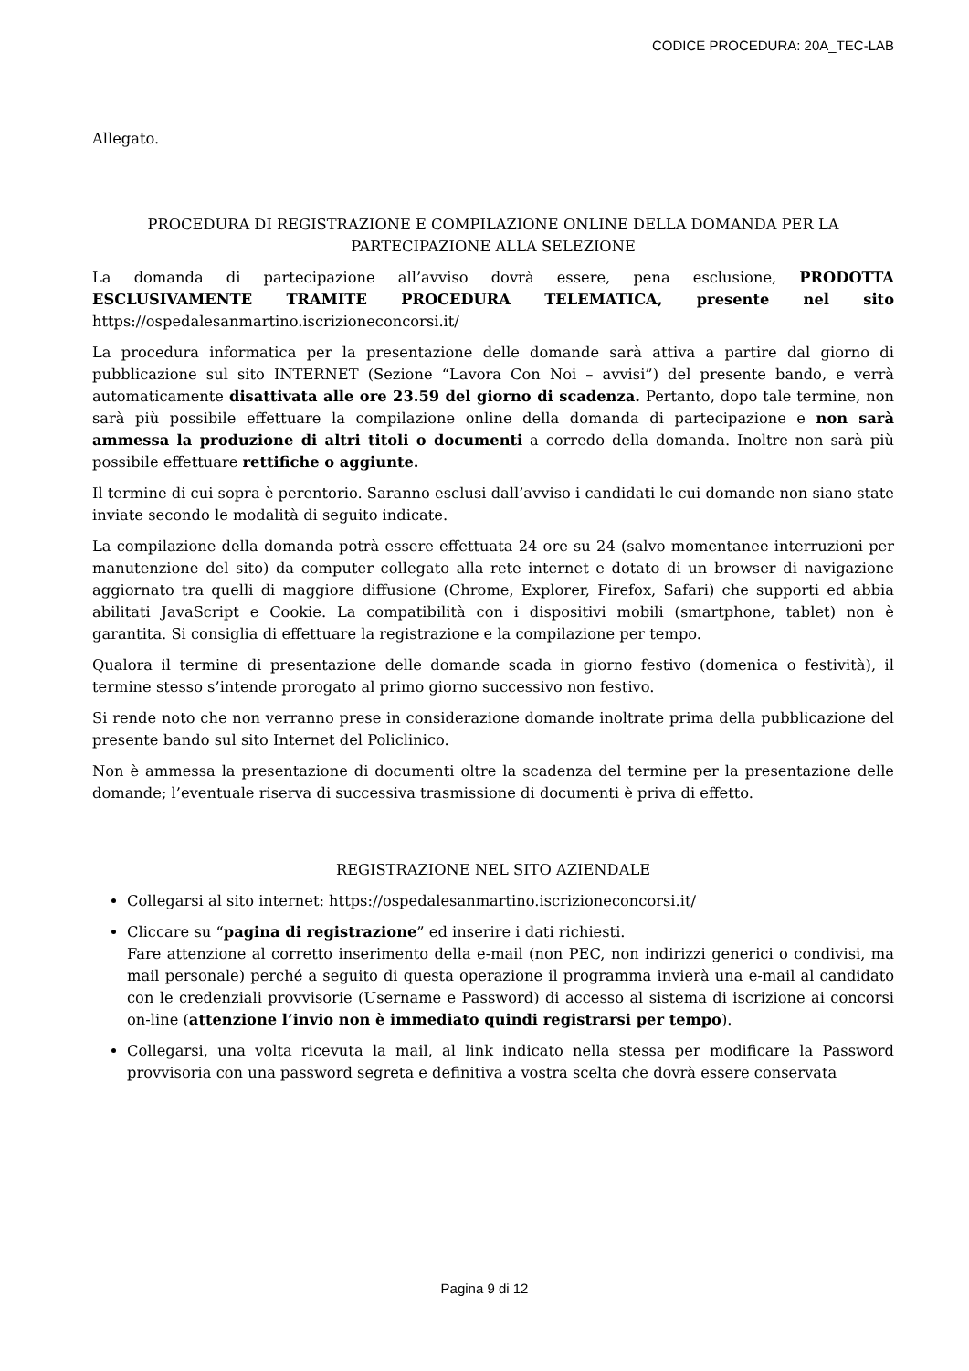CODICE PROCEDURA: 20A_TEC-LAB
Allegato.
PROCEDURA DI REGISTRAZIONE E COMPILAZIONE ONLINE DELLA DOMANDA PER LA PARTECIPAZIONE ALLA SELEZIONE
La domanda di partecipazione all’avviso dovrà essere, pena esclusione, PRODOTTA ESCLUSIVAMENTE TRAMITE PROCEDURA TELEMATICA, presente nel sito https://ospedalesanmartino.iscrizioneconcorsi.it/
La procedura informatica per la presentazione delle domande sarà attiva a partire dal giorno di pubblicazione sul sito INTERNET (Sezione “Lavora Con Noi – avvisi”) del presente bando, e verrà automaticamente disattivata alle ore 23.59 del giorno di scadenza. Pertanto, dopo tale termine, non sarà più possibile effettuare la compilazione online della domanda di partecipazione e non sarà ammessa la produzione di altri titoli o documenti a corredo della domanda. Inoltre non sarà più possibile effettuare rettifiche o aggiunte.
Il termine di cui sopra è perentorio. Saranno esclusi dall’avviso i candidati le cui domande non siano state inviate secondo le modalità di seguito indicate.
La compilazione della domanda potrà essere effettuata 24 ore su 24 (salvo momentanee interruzioni per manutenzione del sito) da computer collegato alla rete internet e dotato di un browser di navigazione aggiornato tra quelli di maggiore diffusione (Chrome, Explorer, Firefox, Safari) che supporti ed abbia abilitati JavaScript e Cookie. La compatibilità con i dispositivi mobili (smartphone, tablet) non è garantita. Si consiglia di effettuare la registrazione e la compilazione per tempo.
Qualora il termine di presentazione delle domande scada in giorno festivo (domenica o festività), il termine stesso s’intende prorogato al primo giorno successivo non festivo.
Si rende noto che non verranno prese in considerazione domande inoltrate prima della pubblicazione del presente bando sul sito Internet del Policlinico.
Non è ammessa la presentazione di documenti oltre la scadenza del termine per la presentazione delle domande; l’eventuale riserva di successiva trasmissione di documenti è priva di effetto.
REGISTRAZIONE NEL SITO AZIENDALE
Collegarsi al sito internet: https://ospedalesanmartino.iscrizioneconcorsi.it/
Cliccare su “pagina di registrazione” ed inserire i dati richiesti.
Fare attenzione al corretto inserimento della e-mail (non PEC, non indirizzi generici o condivisi, ma mail personale) perché a seguito di questa operazione il programma invierà una e-mail al candidato con le credenziali provvisorie (Username e Password) di accesso al sistema di iscrizione ai concorsi on-line (attenzione l’invio non è immediato quindi registrarsi per tempo).
Collegarsi, una volta ricevuta la mail, al link indicato nella stessa per modificare la Password provvisoria con una password segreta e definitiva a vostra scelta che dovrà essere conservata
Pagina 9 di 12